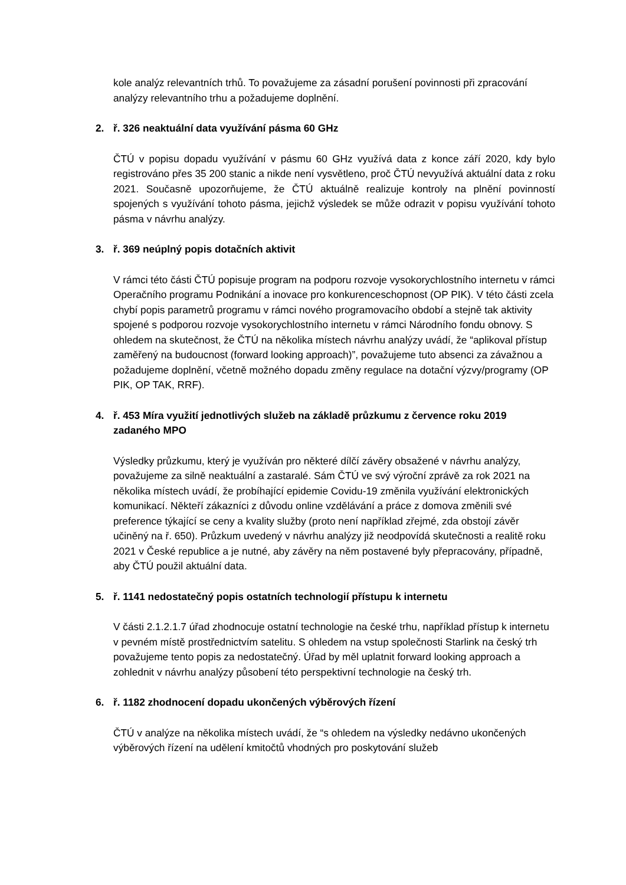kole analýz relevantních trhů. To považujeme za zásadní porušení povinnosti při zpracování analýzy relevantního trhu a požadujeme doplnění.
2. ř. 326 neaktuální data využívání pásma 60 GHz
ČTÚ v popisu dopadu využívání v pásmu 60 GHz využívá data z konce září 2020, kdy bylo registrováno přes 35 200 stanic a nikde není vysvětleno, proč ČTÚ nevyužívá aktuální data z roku 2021. Současně upozorňujeme, že ČTÚ aktuálně realizuje kontroly na plnění povinností spojených s využívání tohoto pásma, jejichž výsledek se může odrazit v popisu využívání tohoto pásma v návrhu analýzy.
3. ř. 369 neúplný popis dotačních aktivit
V rámci této části ČTÚ popisuje program na podporu rozvoje vysokorychlostního internetu v rámci Operačního programu Podnikání a inovace pro konkurenceschopnost (OP PIK). V této části zcela chybí popis parametrů programu v rámci nového programovacího období a stejně tak aktivity spojené s podporou rozvoje vysokorychlostního internetu v rámci Národního fondu obnovy. S ohledem na skutečnost, že ČTÚ na několika místech návrhu analýzy uvádí, že “aplikoval přístup zaměřený na budoucnost (forward looking approach)”, považujeme tuto absenci za závažnou a požadujeme doplnění, včetně možného dopadu změny regulace na dotační výzvy/programy (OP PIK, OP TAK, RRF).
4. ř. 453 Míra využití jednotlivých služeb na základě průzkumu z července roku 2019 zadaného MPO
Výsledky průzkumu, který je využíván pro některé dílčí závěry obsažené v návrhu analýzy, považujeme za silně neaktuální a zastaralé. Sám ČTÚ ve svý výroční zprávě za rok 2021 na několika místech uvádí, že probíhající epidemie Covidu-19 změnila využívání elektronických komunikací. Někteří zákazníci z důvodu online vzdělávání a práce z domova změnili své preference týkající se ceny a kvality služby (proto není například zřejmé, zda obstojí závěr učiněný na ř. 650). Průzkum uvedený v návrhu analýzy již neodpovídá skutečnosti a realitě roku 2021 v České republice a je nutné, aby závěry na něm postavené byly přepracovány, případně, aby ČTÚ použil aktuální data.
5. ř. 1141 nedostatečný popis ostatních technologií přístupu k internetu
V části 2.1.2.1.7 úřad zhodnocuje ostatní technologie na české trhu, například přístup k internetu v pevném místě prostřednictvím satelitu. S ohledem na vstup společnosti Starlink na český trh považujeme tento popis za nedostatečný. Úřad by měl uplatnit forward looking approach a zohlednit v návrhu analýzy působení této perspektivní technologie na český trh.
6. ř. 1182 zhodnocení dopadu ukončených výběrových řízení
ČTÚ v analýze na několika místech uvádí, že “s ohledem na výsledky nedávno ukončených výběrových řízení na udělení kmitočtů vhodných pro poskytování služeb